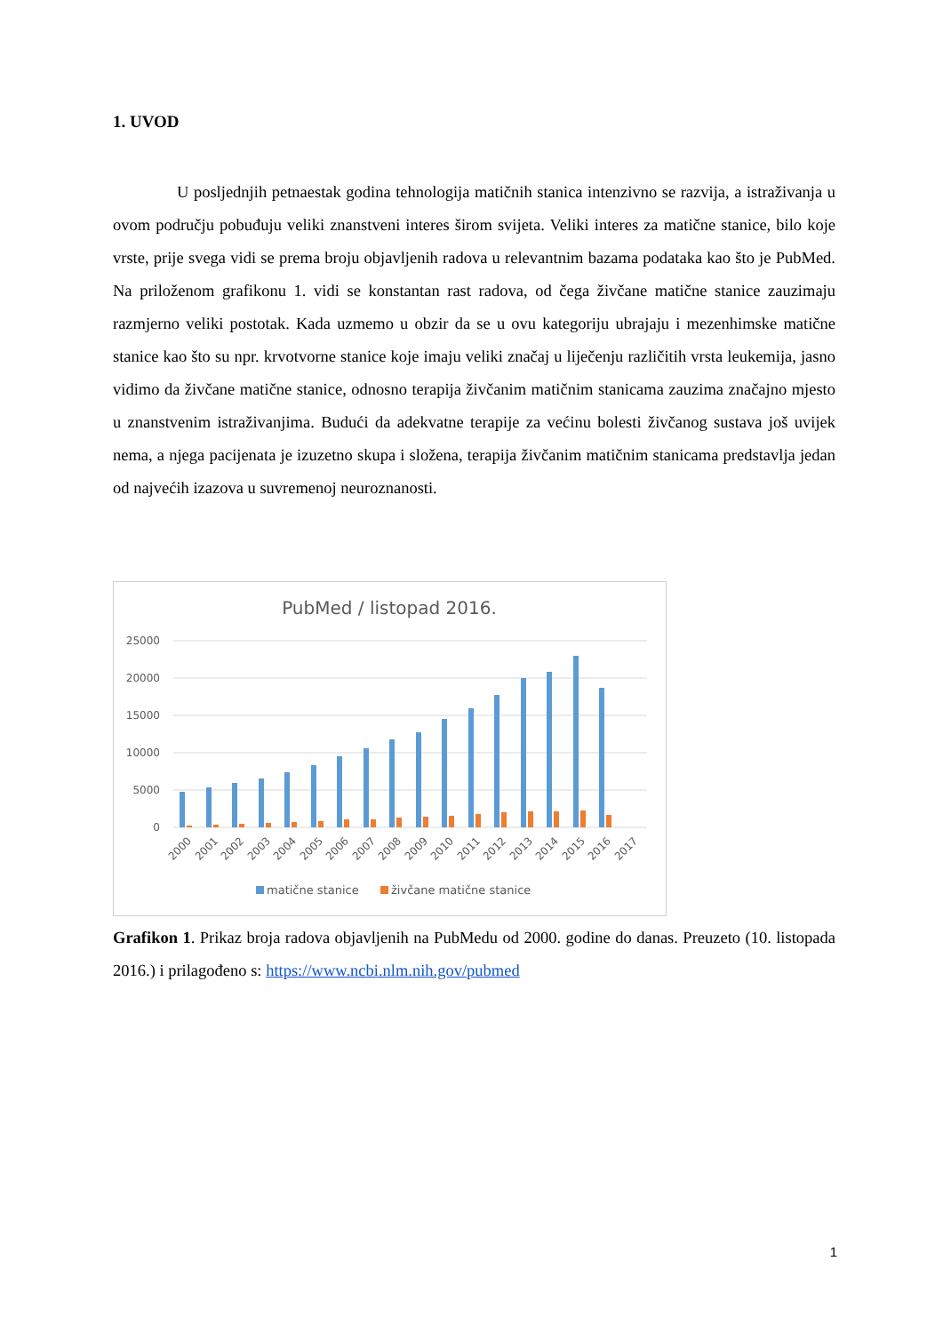1. UVOD
U posljednjih petnaestak godina tehnologija matičnih stanica intenzivno se razvija, a istraživanja u ovom području pobuđuju veliki znanstveni interes širom svijeta. Veliki interes za matične stanice, bilo koje vrste, prije svega vidi se prema broju objavljenih radova u relevantnim bazama podataka kao što je PubMed. Na priloženom grafikonu 1. vidi se konstantan rast radova, od čega živčane matične stanice zauzimaju razmjerno veliki postotak. Kada uzmemo u obzir da se u ovu kategoriju ubrajaju i mezenhimske matične stanice kao što su npr. krvotvorne stanice koje imaju veliki značaj u liječenju različitih vrsta leukemija, jasno vidimo da živčane matične stanice, odnosno terapija živčanim matičnim stanicama zauzima značajno mjesto u znanstvenim istraživanjima. Budući da adekvatne terapije za većinu bolesti živčanog sustava još uvijek nema, a njega pacijenata je izuzetno skupa i složena, terapija živčanim matičnim stanicama predstavlja jedan od najvećih izazova u suvremenoj neuroznanosti.
PubMed / listopad 2016.
25000
20000
15000
10000
5000
0
2000
2001
2002
2003
2004
2005
2006
2007
2008
2009
2010
2011
2012
2013
2014
2015
2016
2017
matične stanice
živčane matične stanice
Grafikon 1. Prikaz broja radova objavljenih na PubMedu od 2000. godine do danas. Preuzeto (10. listopada 2016.) i prilagođeno s: https://www.ncbi.nlm.nih.gov/pubmed
1